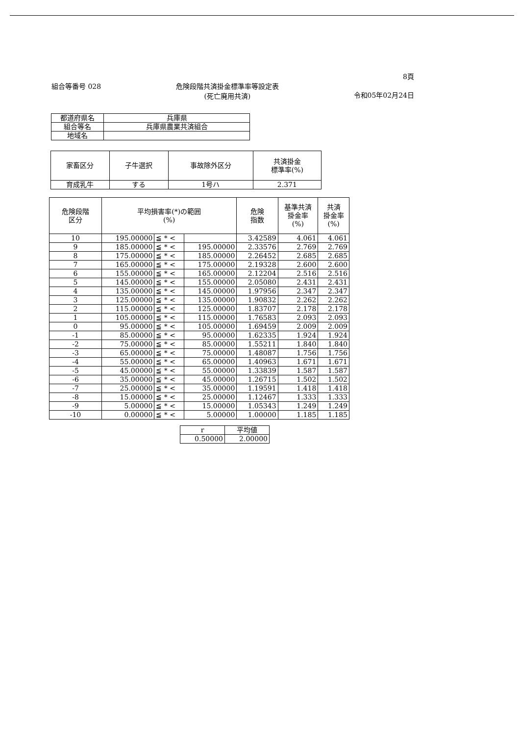8頁
組合等番号 028 危険段階共済掛金標準率等設定表
(死亡廃用共済) 令和05年02月24日
| 都道府県名 | 兵庫県 |
| 組合等名 | 兵庫県農業共済組合 |
| 地域名 | |
| 家畜区分 | 子牛選択 | 事故除外区分 | 共済掛金 標準率(%) |
| --- | --- | --- | --- |
| 育成乳牛 | する | 1号ハ | 2.371 |
| 危険段階 区分 | 平均損害率(*)の範囲 (%) | | | 危険 指数 | 基準共済 掛金率 (%) | 共済 掛金率 (%) |
| --- | --- | --- | --- | --- | --- | --- |
| 10 | 195.00000 | ≦ * < | | 3.42589 | 4.061 | 4.061 |
| 9 | 185.00000 | ≦ * < | 195.00000 | 2.33576 | 2.769 | 2.769 |
| 8 | 175.00000 | ≦ * < | 185.00000 | 2.26452 | 2.685 | 2.685 |
| 7 | 165.00000 | ≦ * < | 175.00000 | 2.19328 | 2.600 | 2.600 |
| 6 | 155.00000 | ≦ * < | 165.00000 | 2.12204 | 2.516 | 2.516 |
| 5 | 145.00000 | ≦ * < | 155.00000 | 2.05080 | 2.431 | 2.431 |
| 4 | 135.00000 | ≦ * < | 145.00000 | 1.97956 | 2.347 | 2.347 |
| 3 | 125.00000 | ≦ * < | 135.00000 | 1.90832 | 2.262 | 2.262 |
| 2 | 115.00000 | ≦ * < | 125.00000 | 1.83707 | 2.178 | 2.178 |
| 1 | 105.00000 | ≦ * < | 115.00000 | 1.76583 | 2.093 | 2.093 |
| 0 | 95.00000 | ≦ * < | 105.00000 | 1.69459 | 2.009 | 2.009 |
| -1 | 85.00000 | ≦ * < | 95.00000 | 1.62335 | 1.924 | 1.924 |
| -2 | 75.00000 | ≦ * < | 85.00000 | 1.55211 | 1.840 | 1.840 |
| -3 | 65.00000 | ≦ * < | 75.00000 | 1.48087 | 1.756 | 1.756 |
| -4 | 55.00000 | ≦ * < | 65.00000 | 1.40963 | 1.671 | 1.671 |
| -5 | 45.00000 | ≦ * < | 55.00000 | 1.33839 | 1.587 | 1.587 |
| -6 | 35.00000 | ≦ * < | 45.00000 | 1.26715 | 1.502 | 1.502 |
| -7 | 25.00000 | ≦ * < | 35.00000 | 1.19591 | 1.418 | 1.418 |
| -8 | 15.00000 | ≦ * < | 25.00000 | 1.12467 | 1.333 | 1.333 |
| -9 | 5.00000 | ≦ * < | 15.00000 | 1.05343 | 1.249 | 1.249 |
| -10 | 0.00000 | ≦ * < | 5.00000 | 1.00000 | 1.185 | 1.185 |
| r | 平均値 |
| --- | --- |
| 0.50000 | 2.00000 |